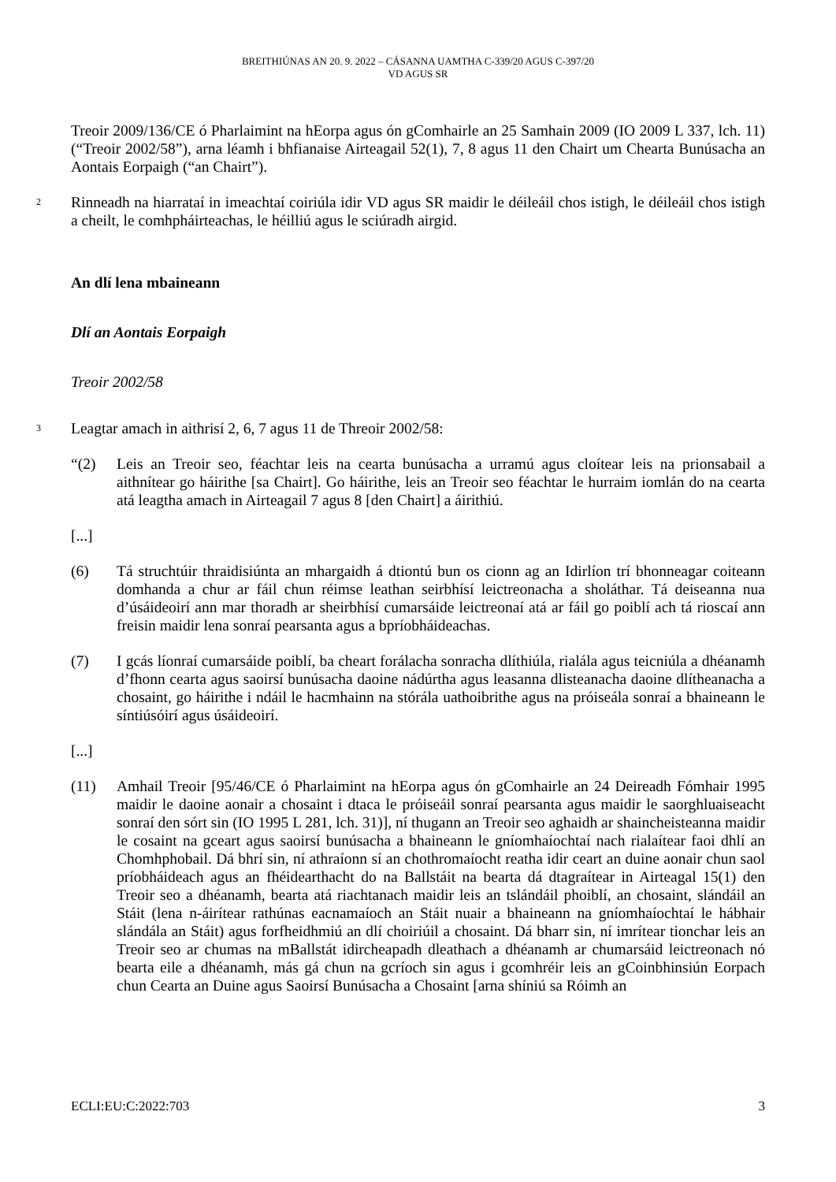BREITHIÚNAS AN 20. 9. 2022 – CÁSANNA UAMTHA C-339/20 AGUS C-397/20
VD AGUS SR
Treoir 2009/136/CE ó Pharlaimint na hEorpa agus ón gComhairle an 25 Samhain 2009 (IO 2009 L 337, lch. 11) (“Treoir 2002/58”), arna léamh i bhfianaise Airteagail 52(1), 7, 8 agus 11 den Chairt um Chearta Bunúsacha an Aontais Eorpaigh (“an Chairt”).
2
Rinneadh na hiarrataí in imeachtaí coiriúla idir VD agus SR maidir le déileáil chos istigh, le déileáil chos istigh a cheilt, le comhpháirteachas, le héilliú agus le sciúradh airgid.
An dlí lena mbaineann
Dlí an Aontais Eorpaigh
Treoir 2002/58
3
Leagtar amach in aithrisí 2, 6, 7 agus 11 de Threoir 2002/58:
“(2) Leis an Treoir seo, féachtar leis na cearta bunúsacha a urramú agus cloítear leis na prionsabail a aithnítear go háirithe [sa Chairt]. Go háirithe, leis an Treoir seo féachtar le hurraim iomlán do na cearta atá leagtha amach in Airteagail 7 agus 8 [den Chairt] a áirithiú.
[...]
(6) Tá struchtúir thraidisiúnta an mhargaidh á dtiontú bun os cionn ag an Idirlíon trí bhonneagar coiteann domhanda a chur ar fáil chun réimse leathan seirbhísí leictreonacha a sholáthar. Tá deiseanna nua d’úsáideoirí ann mar thoradh ar sheirbhísí cumarsáide leictreonaí atá ar fáil go poiblí ach tá rioscaí ann freisin maidir lena sonraí pearsanta agus a bpríobháideachas.
(7) I gcás líonraí cumarsáide poiblí, ba cheart forálacha sonracha dlíthiúla, rialála agus teicniúla a dhéanamh d’fhonn cearta agus saoirsí bunúsacha daoine nádúrtha agus leasanna dlisteanacha daoine dlítheanacha a chosaint, go háirithe i ndáil le hacmhainn na stórála uathoibrithe agus na próiseála sonraí a bhaineann le síntiúsóirí agus úsáideoirí.
[...]
(11) Amhail Treoir [95/46/CE ó Pharlaimint na hEorpa agus ón gComhairle an 24 Deireadh Fómhair 1995 maidir le daoine aonair a chosaint i dtaca le próiseáil sonraí pearsanta agus maidir le saorghluaiseacht sonraí den sórt sin (IO 1995 L 281, lch. 31)], ní thugann an Treoir seo aghaidh ar shaincheisteanna maidir le cosaint na gceart agus saoirsí bunúsacha a bhaineann le gníomhaíochtaí nach rialaítear faoi dhlí an Chomhphobail. Dá bhrí sin, ní athraíonn sí an chothromaíocht reatha idir ceart an duine aonair chun saol príobháideach agus an fhéidearthacht do na Ballstáit na bearta dá dtagraítear in Airteagal 15(1) den Treoir seo a dhéanamh, bearta atá riachtanach maidir leis an tslándáil phoiblí, an chosaint, slándáil an Stáit (lena n-áirítear rathúnas eacnamaíoch an Stáit nuair a bhaineann na gníomhaíochtaí le hábhair slándála an Stáit) agus forfheidhmiú an dlí choiriúil a chosaint. Dá bharr sin, ní imrítear tionchar leis an Treoir seo ar chumas na mBallstát idircheapadh dleathach a dhéanamh ar chumarsáid leictreonach nó bearta eile a dhéanamh, más gá chun na gcríoch sin agus i gcomhréir leis an gCoinbhinsiún Eorpach chun Cearta an Duine agus Saoirsí Bunúsacha a Chosaint [arna shíniú sa Róimh an
ECLI:EU:C:2022:703 3